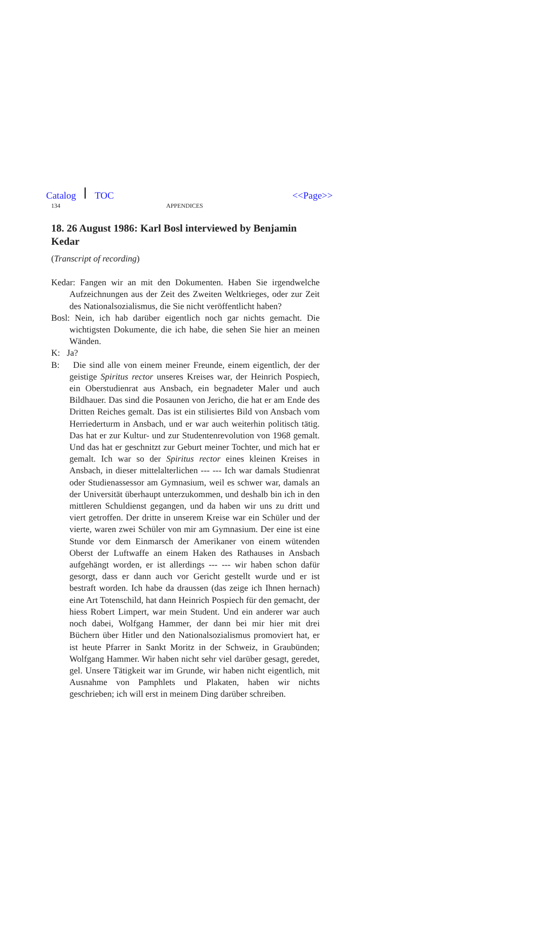Catalog TOC <<Page>>
134 APPENDICES
18. 26 August 1986: Karl Bosl interviewed by Benjamin Kedar
(Transcript of recording)
Kedar: Fangen wir an mit den Dokumenten. Haben Sie irgendwelche Aufzeichnungen aus der Zeit des Zweiten Weltkrieges, oder zur Zeit des Nationalsozialismus, die Sie nicht veröffentlicht haben?
Bosl: Nein, ich hab darüber eigentlich noch gar nichts gemacht. Die wichtigsten Dokumente, die ich habe, die sehen Sie hier an meinen Wänden.
K: Ja?
B: Die sind alle von einem meiner Freunde, einem eigentlich, der der geistige Spiritus rector unseres Kreises war, der Heinrich Pospiech, ein Oberstudienrat aus Ansbach, ein begnadeter Maler und auch Bildhauer. Das sind die Posaunen von Jericho, die hat er am Ende des Dritten Reiches gemalt. Das ist ein stilisiertes Bild von Ansbach vom Herriederturm in Ansbach, und er war auch weiterhin politisch tätig. Das hat er zur Kultur- und zur Studentenrevolution von 1968 gemalt. Und das hat er geschnitzt zur Geburt meiner Tochter, und mich hat er gemalt. Ich war so der Spiritus rector eines kleinen Kreises in Ansbach, in dieser mittelalterlichen --- --- Ich war damals Studienrat oder Studienassessor am Gymnasium, weil es schwer war, damals an der Universität überhaupt unterzukommen, und deshalb bin ich in den mittleren Schuldienst gegangen, und da haben wir uns zu dritt und viert getroffen. Der dritte in unserem Kreise war ein Schüler und der vierte, waren zwei Schüler von mir am Gymnasium. Der eine ist eine Stunde vor dem Einmarsch der Amerikaner von einem wütenden Oberst der Luftwaffe an einem Haken des Rathauses in Ansbach aufgehängt worden, er ist allerdings --- --- wir haben schon dafür gesorgt, dass er dann auch vor Gericht gestellt wurde und er ist bestraft worden. Ich habe da draussen (das zeige ich Ihnen hernach) eine Art Totenschild, hat dann Heinrich Pospiech für den gemacht, der hiess Robert Limpert, war mein Student. Und ein anderer war auch noch dabei, Wolfgang Hammer, der dann bei mir hier mit drei Büchern über Hitler und den Nationalsozialismus promoviert hat, er ist heute Pfarrer in Sankt Moritz in der Schweiz, in Graubünden; Wolfgang Hammer. Wir haben nicht sehr viel darüber gesagt, geredet, gel. Unsere Tätigkeit war im Grunde, wir haben nicht eigentlich, mit Ausnahme von Pamphlets und Plakaten, haben wir nichts geschrieben; ich will erst in meinem Ding darüber schreiben.